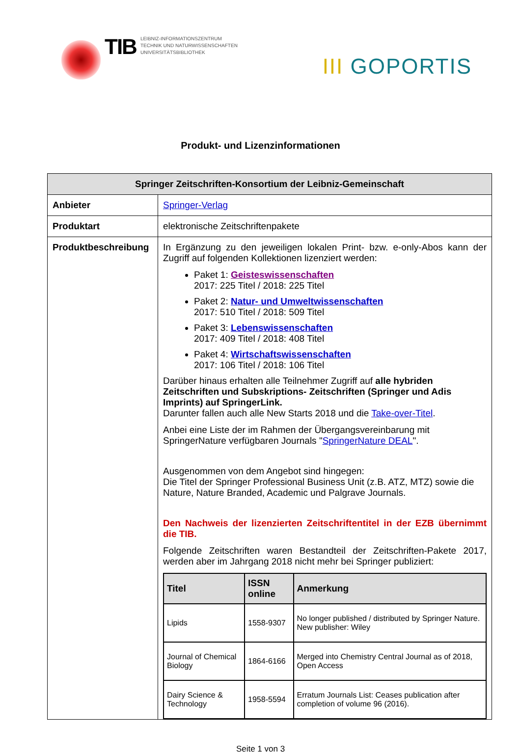TIB
LEIBNIZ-INFORMATIONSZENTRUM
TECHNIK UND NATURWISSENSCHAFTEN
UNIVERSITÄTSBIBLIOTHEK
III GOPORTIS
Produkt- und Lizenzinformationen
| Springer Zeitschriften-Konsortium der Leibniz-Gemeinschaft | |
| --- | --- |
| Anbieter | Springer-Verlag |
| Produktart | elektronische Zeitschriftenpakete |
| Produktbeschreibung | In Ergänzung zu den jeweiligen lokalen Print- bzw. e-only-Abos kann der Zugriff auf folgenden Kollektionen lizenziert werden: Paket 1: Geisteswissenschaften 2017: 225 Titel / 2018: 225 Titel Paket 2: Natur- und Umweltwissenschaften 2017: 510 Titel / 2018: 509 Titel Paket 3: Lebenswissenschaften 2017: 409 Titel / 2018: 408 Titel Paket 4: Wirtschaftswissenschaften 2017: 106 Titel / 2018: 106 Titel Darüber hinaus erhalten alle Teilnehmer Zugriff auf alle hybriden Zeitschriften und Subskriptions- Zeitschriften (Springer und Adis Imprints) auf SpringerLink. Darunter fallen auch alle New Starts 2018 und die Take-over-Titel . Anbei eine Liste der im Rahmen der Übergangsvereinbarung mit SpringerNature verfügbaren Journals " SpringerNature DEAL ". Ausgenommen von dem Angebot sind hingegen: Die Titel der Springer Professional Business Unit (z.B. ATZ, MTZ) sowie die Nature, Nature Branded, Academic und Palgrave Journals. Den Nachweis der lizenzierten Zeitschriftentitel in der EZB übernimmt die TIB. Folgende Zeitschriften waren Bestandteil der Zeitschriften-Pakete 2017, werden aber im Jahrgang 2018 nicht mehr bei Springer publiziert: / Titel / ISSN online / Anmerkung / / --- / --- / --- / / Lipids / 1558-9307 / No longer published / distributed by Springer Nature. New publisher: Wiley / / Journal of Chemical Biology / 1864-6166 / Merged into Chemistry Central Journal as of 2018, Open Access / / Dairy Science & Technology / 1958-5594 / Erratum Journals List: Ceases publication after completion of volume 96 (2016). / |
Seite 1 von 3